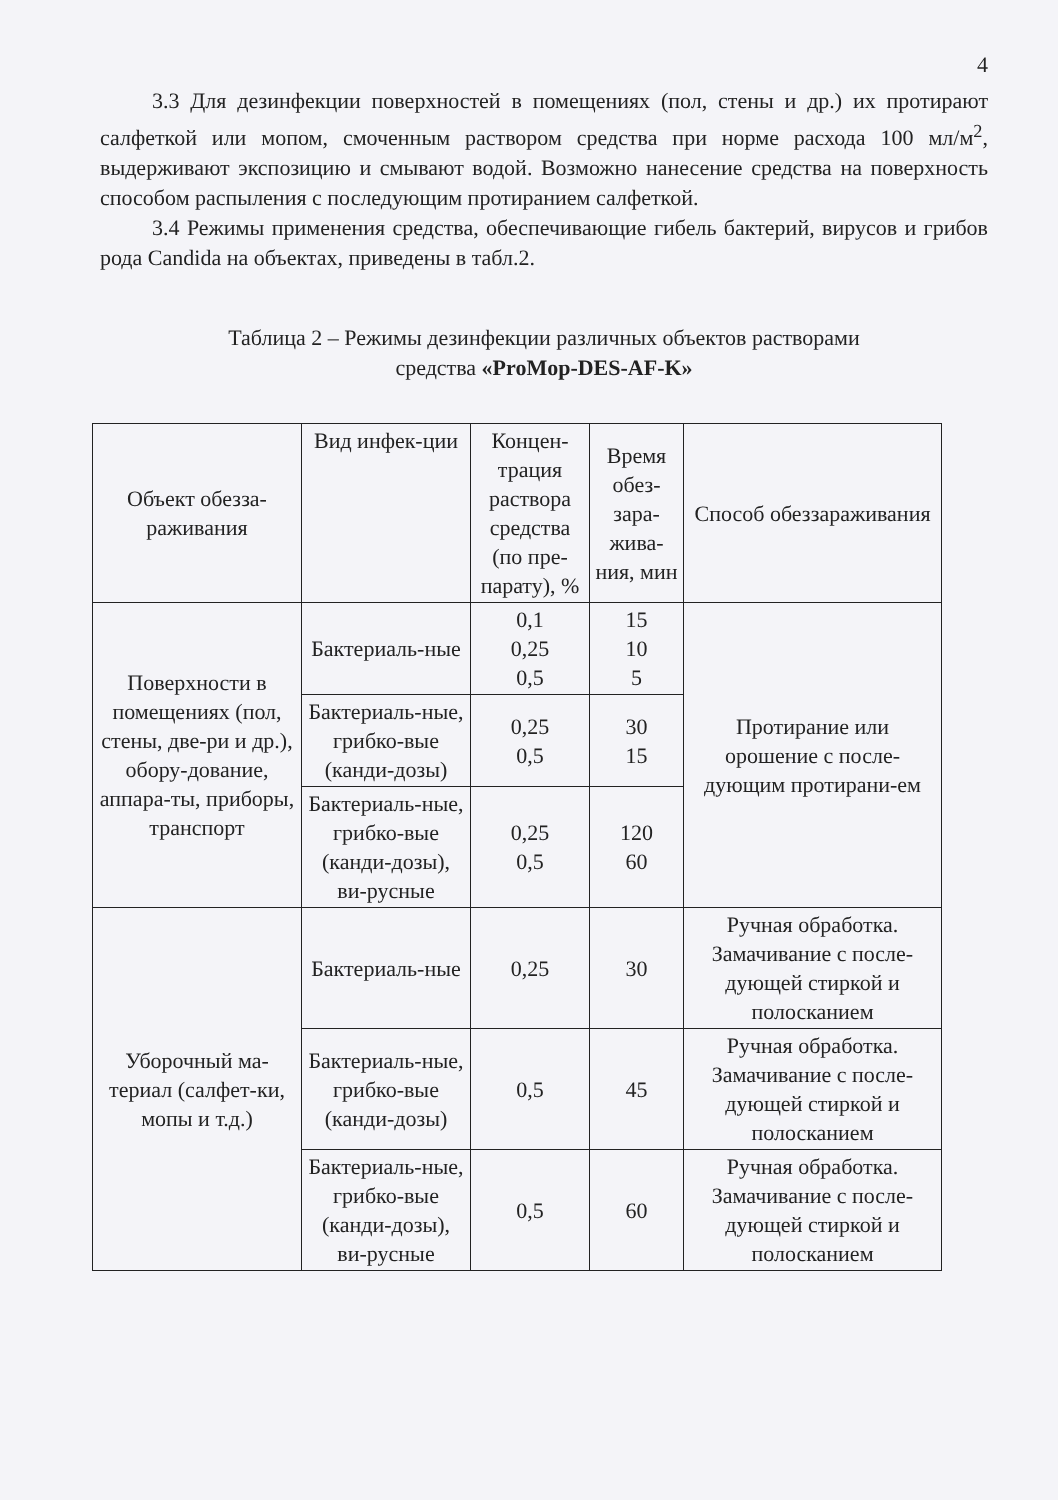4
3.3 Для дезинфекции поверхностей в помещениях (пол, стены и др.) их протирают салфеткой или мопом, смоченным раствором средства при норме расхода 100 мл/м<sup>2</sup>, выдерживают экспозицию и смывают водой. Возможно нанесение средства на поверхность способом распыления с последующим протиранием салфеткой.
3.4 Режимы применения средства, обеспечивающие гибель бактерий, вирусов и грибов рода Candida на объектах, приведены в табл.2.
Таблица 2 – Режимы дезинфекции различных объектов растворами
средства «ProMop-DES-AF-K»
| Объект обезза-раживания | Вид инфек-ции | Концен-трация раствора средства (по пре-парату), % | Время обез-зара-жива-ния, мин | Способ обеззараживания |
| --- | --- | --- | --- | --- |
| Поверхности в помещениях (пол, стены, две-ри и др.), обору-дование, аппара-ты, приборы, транспорт | Бактериаль-ные | 0,1 0,25 0,5 | 15 10 5 | Протирание или орошение с после-дующим протирани-ем |
| | Бактериаль-ные, грибко-вые (канди-дозы) | 0,25 0,5 | 30 15 | |
| | Бактериаль-ные, грибко-вые (канди-дозы), ви-русные | 0,25 0,5 | 120 60 | |
| Уборочный ма-териал (салфет-ки, мопы и т.д.) | Бактериаль-ные | 0,25 | 30 | Ручная обработка. Замачивание с после-дующей стиркой и полосканием |
| | Бактериаль-ные, грибко-вые (канди-дозы) | 0,5 | 45 | Ручная обработка. Замачивание с после-дующей стиркой и полосканием |
| | Бактериаль-ные, грибко-вые (канди-дозы), ви-русные | 0,5 | 60 | Ручная обработка. Замачивание с после-дующей стиркой и полосканием |